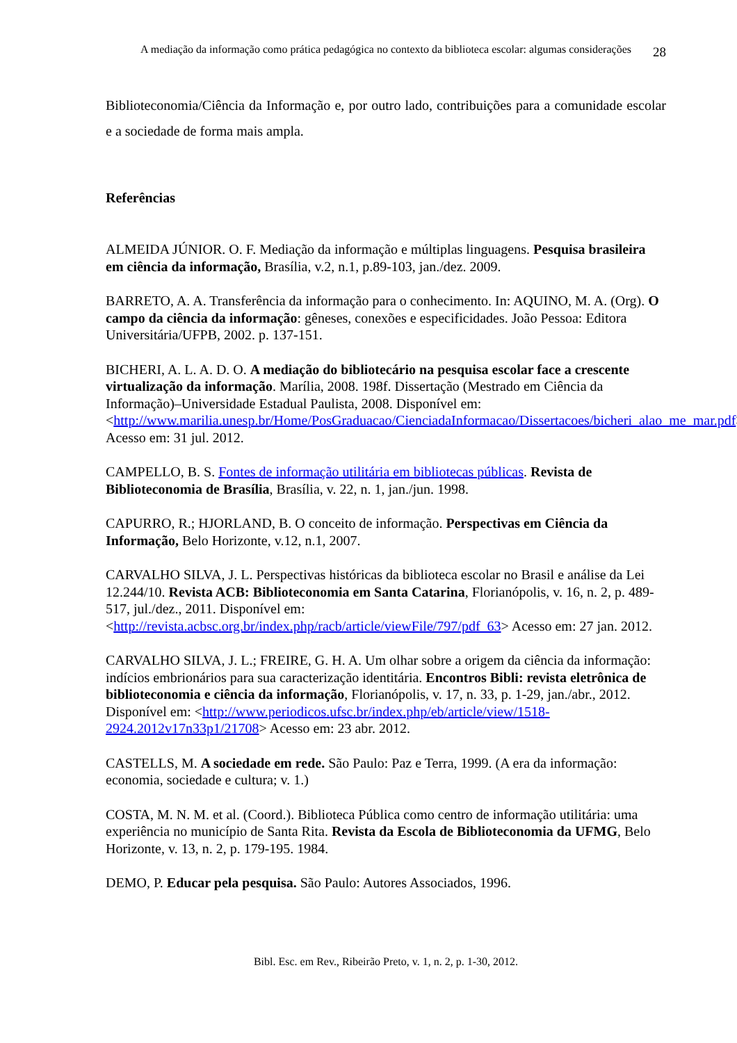A mediação da informação como prática pedagógica no contexto da biblioteca escolar: algumas considerações
28
Biblioteconomia/Ciência da Informação e, por outro lado, contribuições para a comunidade escolar e a sociedade de forma mais ampla.
Referências
ALMEIDA JÚNIOR. O. F. Mediação da informação e múltiplas linguagens. Pesquisa brasileira em ciência da informação, Brasília, v.2, n.1, p.89-103, jan./dez. 2009.
BARRETO, A. A. Transferência da informação para o conhecimento. In: AQUINO, M. A. (Org). O campo da ciência da informação: gêneses, conexões e especificidades. João Pessoa: Editora Universitária/UFPB, 2002. p. 137-151.
BICHERI, A. L. A. D. O. A mediação do bibliotecário na pesquisa escolar face a crescente virtualização da informação. Marília, 2008. 198f. Dissertação (Mestrado em Ciência da Informação)–Universidade Estadual Paulista, 2008. Disponível em: <http://www.marilia.unesp.br/Home/PosGraduacao/CienciadaInformacao/Dissertacoes/bicheri_alao_me_mar.pdf>. Acesso em: 31 jul. 2012.
CAMPELLO, B. S. Fontes de informação utilitária em bibliotecas públicas. Revista de Biblioteconomia de Brasília, Brasília, v. 22, n. 1, jan./jun. 1998.
CAPURRO, R.; HJORLAND, B. O conceito de informação. Perspectivas em Ciência da Informação, Belo Horizonte, v.12, n.1, 2007.
CARVALHO SILVA, J. L. Perspectivas históricas da biblioteca escolar no Brasil e análise da Lei 12.244/10. Revista ACB: Biblioteconomia em Santa Catarina, Florianópolis, v. 16, n. 2, p. 489-517, jul./dez., 2011. Disponível em: <http://revista.acbsc.org.br/index.php/racb/article/viewFile/797/pdf_63> Acesso em: 27 jan. 2012.
CARVALHO SILVA, J. L.; FREIRE, G. H. A. Um olhar sobre a origem da ciência da informação: indícios embrionários para sua caracterização identitária. Encontros Bibli: revista eletrônica de biblioteconomia e ciência da informação, Florianópolis, v. 17, n. 33, p. 1-29, jan./abr., 2012. Disponível em: <http://www.periodicos.ufsc.br/index.php/eb/article/view/1518-2924.2012v17n33p1/21708> Acesso em: 23 abr. 2012.
CASTELLS, M. A sociedade em rede. São Paulo: Paz e Terra, 1999. (A era da informação: economia, sociedade e cultura; v. 1.)
COSTA, M. N. M. et al. (Coord.). Biblioteca Pública como centro de informação utilitária: uma experiência no município de Santa Rita. Revista da Escola de Biblioteconomia da UFMG, Belo Horizonte, v. 13, n. 2, p. 179-195. 1984.
DEMO, P. Educar pela pesquisa. São Paulo: Autores Associados, 1996.
Bibl. Esc. em Rev., Ribeirão Preto, v. 1, n. 2, p. 1-30, 2012.